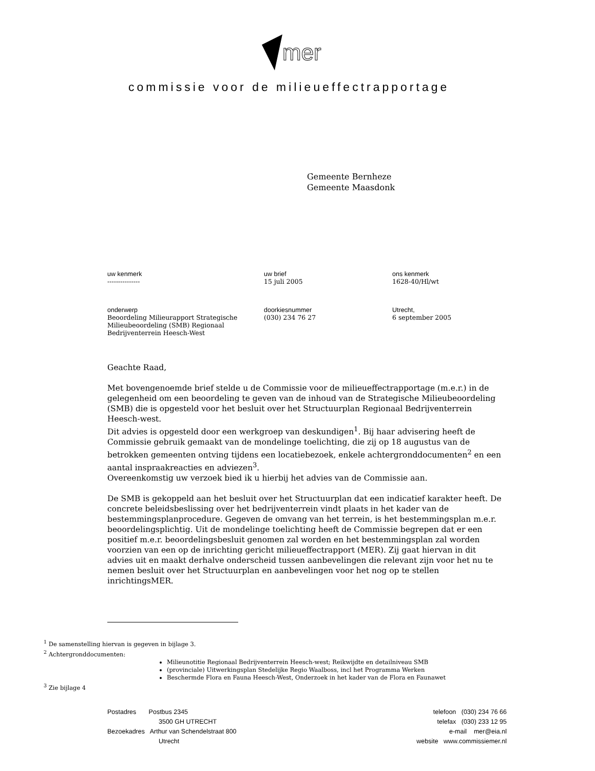mer
commissie voor de milieueffectrapportage
Gemeente Bernheze
Gemeente Maasdonk
uw kenmerk
---------------
uw brief
15 juli 2005
ons kenmerk
1628-40/Hl/wt
onderwerp
Beoordeling Milieurapport Strategische Milieubeoordeling (SMB) Regionaal Bedrijventerrein Heesch-West
doorkiesnummer
(030) 234 76 27
Utrecht,
6 september 2005
Geachte Raad,
Met bovengenoemde brief stelde u de Commissie voor de milieueffectrapportage (m.e.r.) in de gelegenheid om een beoordeling te geven van de inhoud van de Strategische Milieubeoordeling (SMB) die is opgesteld voor het besluit over het Structuurplan Regionaal Bedrijventerrein Heesch-west.
Dit advies is opgesteld door een werkgroep van deskundigen<sup>1</sup>. Bij haar advisering heeft de Commissie gebruik gemaakt van de mondelinge toelichting, die zij op 18 augustus van de betrokken gemeenten ontving tijdens een locatiebezoek, enkele achtergronddocumenten<sup>2</sup> en een aantal inspraakreacties en adviezen<sup>3</sup>.
Overeenkomstig uw verzoek bied ik u hierbij het advies van de Commissie aan.
De SMB is gekoppeld aan het besluit over het Structuurplan dat een indicatief karakter heeft. De concrete beleidsbeslissing over het bedrijventerrein vindt plaats in het kader van de bestemmingsplanprocedure. Gegeven de omvang van het terrein, is het bestemmingsplan m.e.r. beoordelingsplichtig. Uit de mondelinge toelichting heeft de Commissie begrepen dat er een positief m.e.r. beoordelingsbesluit genomen zal worden en het bestemmingsplan zal worden voorzien van een op de inrichting gericht milieueffectrapport (MER). Zij gaat hiervan in dit advies uit en maakt derhalve onderscheid tussen aanbevelingen die relevant zijn voor het nu te nemen besluit over het Structuurplan en aanbevelingen voor het nog op te stellen inrichtingsMER.
<sup>1</sup> De samenstelling hiervan is gegeven in bijlage 3.
<sup>2</sup> Achtergronddocumenten:
Milieunotitie Regionaal Bedrijventerrein Heesch-west; Reikwijdte en detailniveau SMB
(provinciale) Uitwerkingsplan Stedelijke Regio Waalboss, incl het Programma Werken
Beschermde Flora en Fauna Heesch-West, Onderzoek in het kader van de Flora en Faunawet
<sup>3</sup> Zie bijlage 4
Postadres Postbus 2345
3500 GH UTRECHT
Bezoekadres Arthur van Schendelstraat 800
Utrecht
telefoon (030) 234 76 66
telefax (030) 233 12 95
e-mail mer@eia.nl
website www.commissiemer.nl